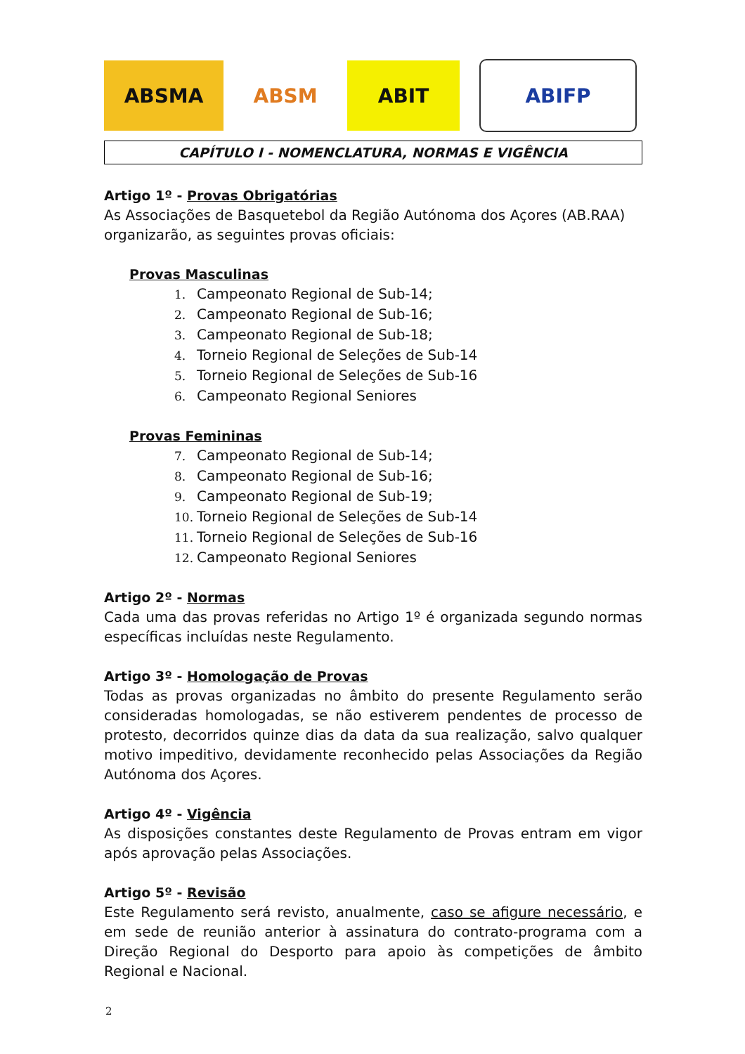ABSMA ABSM ABIT ABIFP
CAPÍTULO I - NOMENCLATURA, NORMAS E VIGÊNCIA
Artigo 1º - Provas Obrigatórias
As Associações de Basquetebol da Região Autónoma dos Açores (AB.RAA) organizarão, as seguintes provas oficiais:
Provas Masculinas
1. Campeonato Regional de Sub-14;
2. Campeonato Regional de Sub-16;
3. Campeonato Regional de Sub-18;
4. Torneio Regional de Seleções de Sub-14
5. Torneio Regional de Seleções de Sub-16
6. Campeonato Regional Seniores
Provas Femininas
7. Campeonato Regional de Sub-14;
8. Campeonato Regional de Sub-16;
9. Campeonato Regional de Sub-19;
10. Torneio Regional de Seleções de Sub-14
11. Torneio Regional de Seleções de Sub-16
12. Campeonato Regional Seniores
Artigo 2º - Normas
Cada uma das provas referidas no Artigo 1º é organizada segundo normas específicas incluídas neste Regulamento.
Artigo 3º - Homologação de Provas
Todas as provas organizadas no âmbito do presente Regulamento serão consideradas homologadas, se não estiverem pendentes de processo de protesto, decorridos quinze dias da data da sua realização, salvo qualquer motivo impeditivo, devidamente reconhecido pelas Associações da Região Autónoma dos Açores.
Artigo 4º - Vigência
As disposições constantes deste Regulamento de Provas entram em vigor após aprovação pelas Associações.
Artigo 5º - Revisão
Este Regulamento será revisto, anualmente, caso se afigure necessário, e em sede de reunião anterior à assinatura do contrato-programa com a Direção Regional do Desporto para apoio às competições de âmbito Regional e Nacional.
2